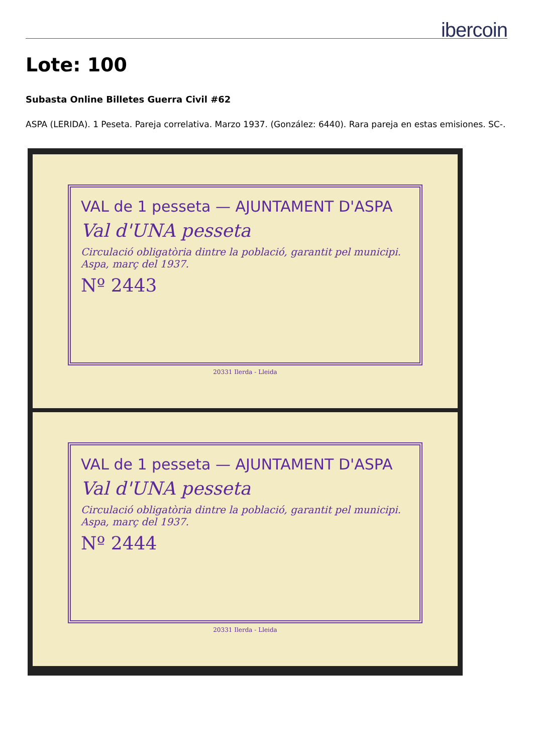ibercoin
Lote: 100
Subasta Online Billetes Guerra Civil #62
ASPA (LERIDA). 1 Peseta. Pareja correlativa. Marzo 1937. (González: 6440). Rara pareja en estas emisiones. SC-.
VAL de 1 pesseta — AJUNTAMENT D'ASPA
Val d'UNA pesseta
Circulació obligatòria dintre la població, garantit pel municipi. Aspa, març del 1937.
Nº 2443
20331 Ilerda - Lleida
VAL de 1 pesseta — AJUNTAMENT D'ASPA
Val d'UNA pesseta
Circulació obligatòria dintre la població, garantit pel municipi. Aspa, març del 1937.
Nº 2444
20331 Ilerda - Lleida